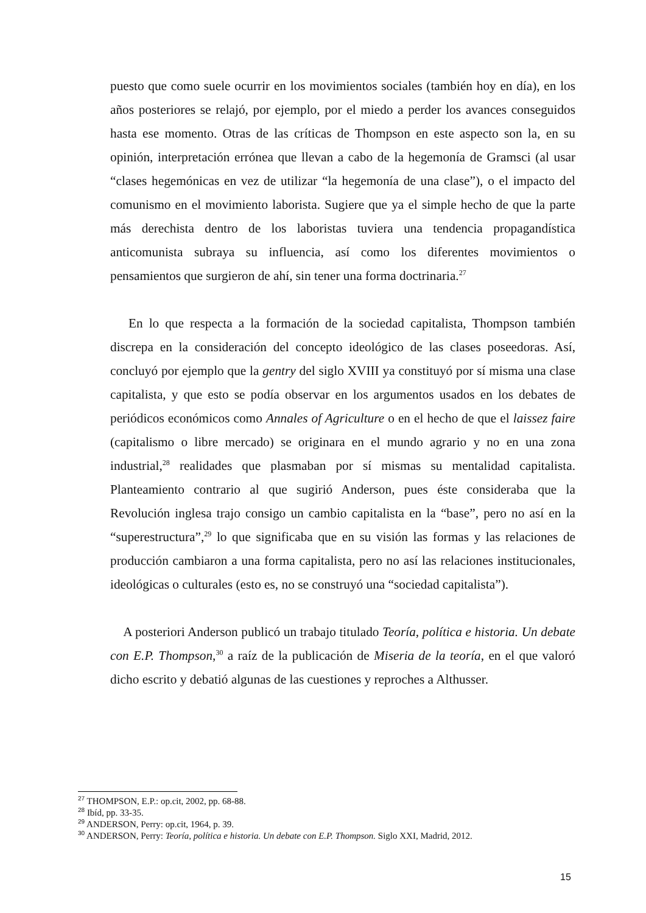puesto que como suele ocurrir en los movimientos sociales (también hoy en día), en los años posteriores se relajó, por ejemplo, por el miedo a perder los avances conseguidos hasta ese momento. Otras de las críticas de Thompson en este aspecto son la, en su opinión, interpretación errónea que llevan a cabo de la hegemonía de Gramsci (al usar “clases hegemónicas en vez de utilizar “la hegemonía de una clase”), o el impacto del comunismo en el movimiento laborista. Sugiere que ya el simple hecho de que la parte más derechista dentro de los laboristas tuviera una tendencia propagandística anticomunista subraya su influencia, así como los diferentes movimientos o pensamientos que surgieron de ahí, sin tener una forma doctrinaria.<sup>27</sup>
En lo que respecta a la formación de la sociedad capitalista, Thompson también discrepa en la consideración del concepto ideológico de las clases poseedoras. Así, concluyó por ejemplo que la gentry del siglo XVIII ya constituyó por sí misma una clase capitalista, y que esto se podía observar en los argumentos usados en los debates de periódicos económicos como Annales of Agriculture o en el hecho de que el laissez faire (capitalismo o libre mercado) se originara en el mundo agrario y no en una zona industrial,<sup>28</sup> realidades que plasmaban por sí mismas su mentalidad capitalista. Planteamiento contrario al que sugirió Anderson, pues éste consideraba que la Revolución inglesa trajo consigo un cambio capitalista en la “base”, pero no así en la “superestructura”,<sup>29</sup> lo que significaba que en su visión las formas y las relaciones de producción cambiaron a una forma capitalista, pero no así las relaciones institucionales, ideológicas o culturales (esto es, no se construyó una “sociedad capitalista”).
A posteriori Anderson publicó un trabajo titulado Teoría, política e historia. Un debate con E.P. Thompson,<sup>30</sup> a raíz de la publicación de Miseria de la teoría, en el que valoró dicho escrito y debatió algunas de las cuestiones y reproches a Althusser.
<sup>27</sup> THOMPSON, E.P.: op.cit, 2002, pp. 68-88.
<sup>28</sup> Ibíd, pp. 33-35.
<sup>29</sup> ANDERSON, Perry: op.cit, 1964, p. 39.
<sup>30</sup> ANDERSON, Perry: Teoría, política e historia. Un debate con E.P. Thompson. Siglo XXI, Madrid, 2012.
15